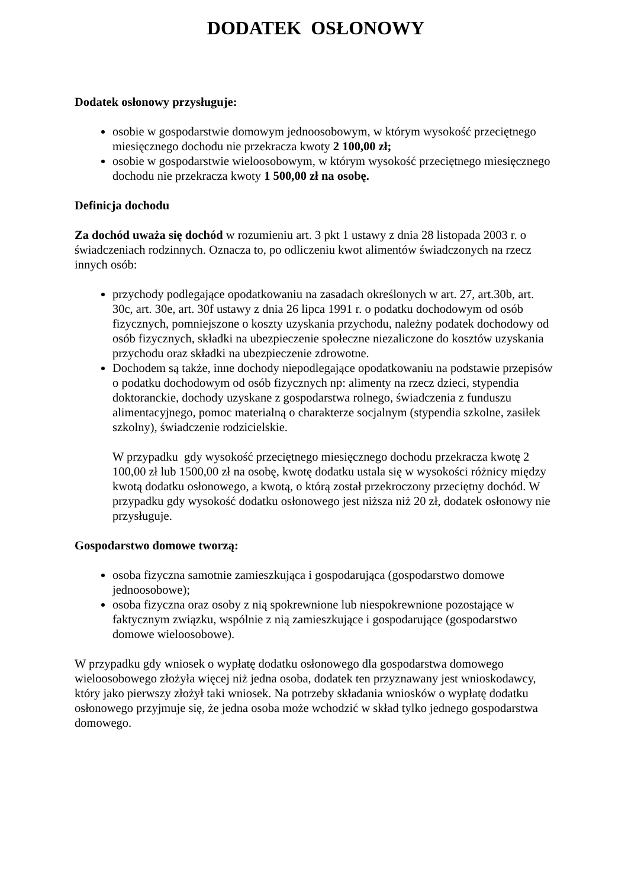DODATEK OSŁONOWY
Dodatek osłonowy przysługuje:
osobie w gospodarstwie domowym jednoosobowym, w którym wysokość przeciętnego miesięcznego dochodu nie przekracza kwoty 2 100,00 zł;
osobie w gospodarstwie wieloosobowym, w którym wysokość przeciętnego miesięcznego dochodu nie przekracza kwoty 1 500,00 zł na osobę.
Definicja dochodu
Za dochód uważa się dochód w rozumieniu art. 3 pkt 1 ustawy z dnia 28 listopada 2003 r. o świadczeniach rodzinnych. Oznacza to, po odliczeniu kwot alimentów świadczonych na rzecz innych osób:
przychody podlegające opodatkowaniu na zasadach określonych w art. 27, art.30b, art. 30c, art. 30e, art. 30f ustawy z dnia 26 lipca 1991 r. o podatku dochodowym od osób fizycznych, pomniejszone o koszty uzyskania przychodu, należny podatek dochodowy od osób fizycznych, składki na ubezpieczenie społeczne niezaliczone do kosztów uzyskania przychodu oraz składki na ubezpieczenie zdrowotne.
Dochodem są także, inne dochody niepodlegające opodatkowaniu na podstawie przepisów o podatku dochodowym od osób fizycznych np: alimenty na rzecz dzieci, stypendia doktoranckie, dochody uzyskane z gospodarstwa rolnego, świadczenia z funduszu alimentacyjnego, pomoc materialną o charakterze socjalnym (stypendia szkolne, zasiłek szkolny), świadczenie rodzicielskie.
W przypadku gdy wysokość przeciętnego miesięcznego dochodu przekracza kwotę 2 100,00 zł lub 1500,00 zł na osobę, kwotę dodatku ustala się w wysokości różnicy między kwotą dodatku osłonowego, a kwotą, o którą został przekroczony przeciętny dochód. W przypadku gdy wysokość dodatku osłonowego jest niższa niż 20 zł, dodatek osłonowy nie przysługuje.
Gospodarstwo domowe tworzą:
osoba fizyczna samotnie zamieszkująca i gospodarująca (gospodarstwo domowe jednoosobowe);
osoba fizyczna oraz osoby z nią spokrewnione lub niespokrewnione pozostające w faktycznym związku, wspólnie z nią zamieszkujące i gospodarujące (gospodarstwo domowe wieloosobowe).
W przypadku gdy wniosek o wypłatę dodatku osłonowego dla gospodarstwa domowego wieloosobowego złożyła więcej niż jedna osoba, dodatek ten przyznawany jest wnioskodawcy, który jako pierwszy złożył taki wniosek. Na potrzeby składania wniosków o wypłatę dodatku osłonowego przyjmuje się, że jedna osoba może wchodzić w skład tylko jednego gospodarstwa domowego.